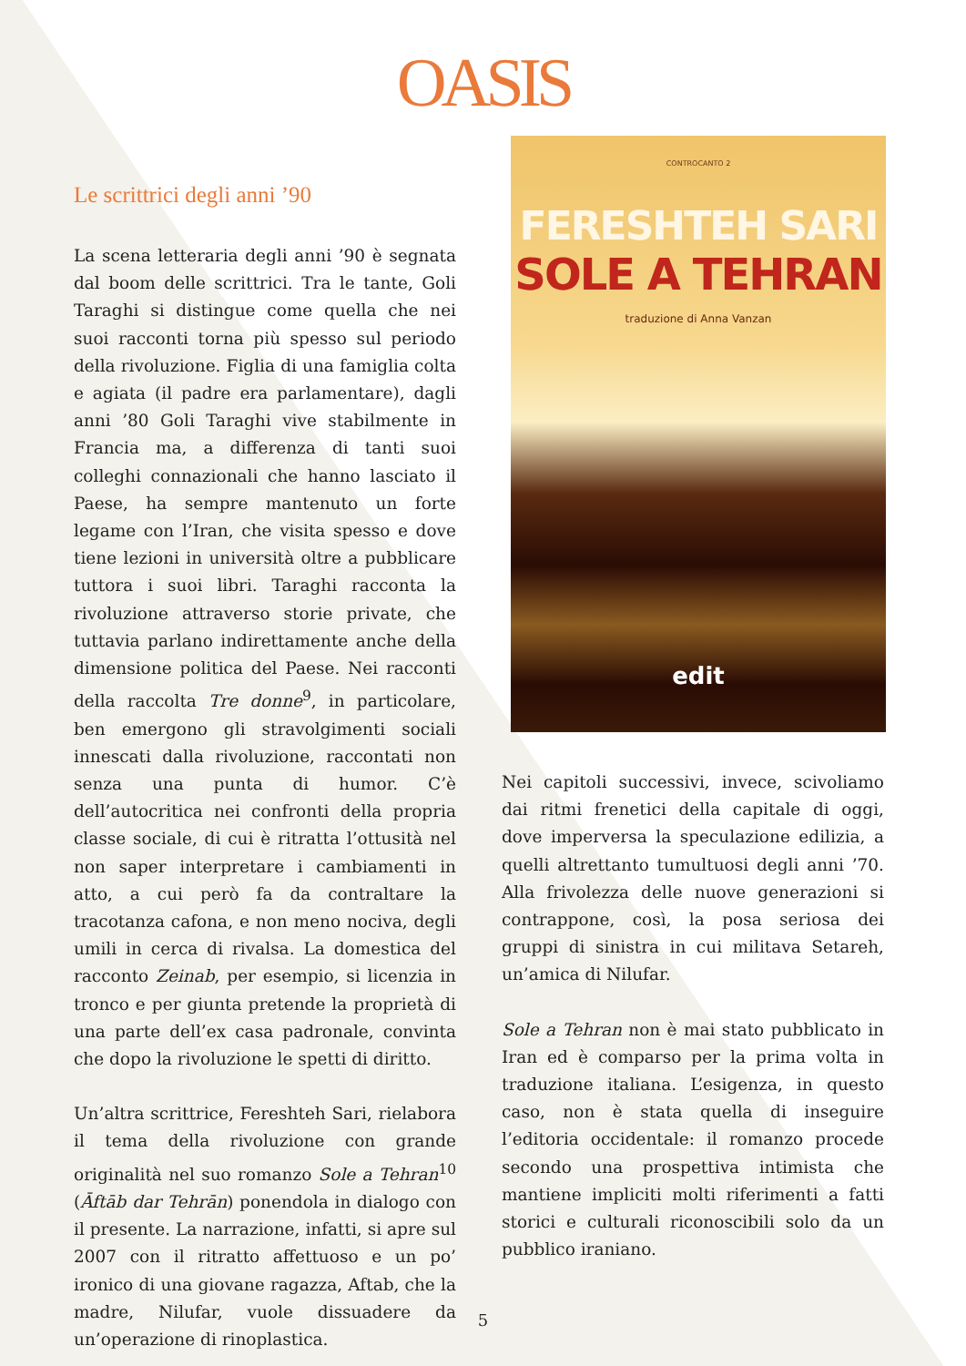OASIS
Le scrittrici degli anni ’90
La scena letteraria degli anni ’90 è segnata dal boom delle scrittrici. Tra le tante, Goli Taraghi si distingue come quella che nei suoi racconti torna più spesso sul periodo della rivoluzione. Figlia di una famiglia colta e agiata (il padre era parlamentare), dagli anni ’80 Goli Taraghi vive stabilmente in Francia ma, a differenza di tanti suoi colleghi connazionali che hanno lasciato il Paese, ha sempre mantenuto un forte legame con l’Iran, che visita spesso e dove tiene lezioni in università oltre a pubblicare tuttora i suoi libri. Taraghi racconta la rivoluzione attraverso storie private, che tuttavia parlano indirettamente anche della dimensione politica del Paese. Nei racconti della raccolta Tre donne<sup>9</sup>, in particolare, ben emergono gli stravolgimenti sociali innescati dalla rivoluzione, raccontati non senza una punta di humor. C’è dell’autocritica nei confronti della propria classe sociale, di cui è ritratta l’ottusità nel non saper interpretare i cambiamenti in atto, a cui però fa da contraltare la tracotanza cafona, e non meno nociva, degli umili in cerca di rivalsa. La domestica del racconto Zeinab, per esempio, si licenzia in tronco e per giunta pretende la proprietà di una parte dell’ex casa padronale, convinta che dopo la rivoluzione le spetti di diritto.
Un’altra scrittrice, Fereshteh Sari, rielabora il tema della rivoluzione con grande originalità nel suo romanzo Sole a Tehran<sup>10</sup> (Āftāb dar Tehrān) ponendola in dialogo con il presente. La narrazione, infatti, si apre sul 2007 con il ritratto affettuoso e un po’ ironico di una giovane ragazza, Aftab, che la madre, Nilufar, vuole dissuadere da un’operazione di rinoplastica.
CONTROCANTO 2
FERESHTEH SARI
SOLE A TEHRAN
traduzione di Anna Vanzan
edit
Nei capitoli successivi, invece, scivoliamo dai ritmi frenetici della capitale di oggi, dove imperversa la speculazione edilizia, a quelli altrettanto tumultuosi degli anni ’70. Alla frivolezza delle nuove generazioni si contrappone, così, la posa seriosa dei gruppi di sinistra in cui militava Setareh, un’amica di Nilufar.
Sole a Tehran non è mai stato pubblicato in Iran ed è comparso per la prima volta in traduzione italiana. L’esigenza, in questo caso, non è stata quella di inseguire l’editoria occidentale: il romanzo procede secondo una prospettiva intimista che mantiene impliciti molti riferimenti a fatti storici e culturali riconoscibili solo da un pubblico iraniano.
5